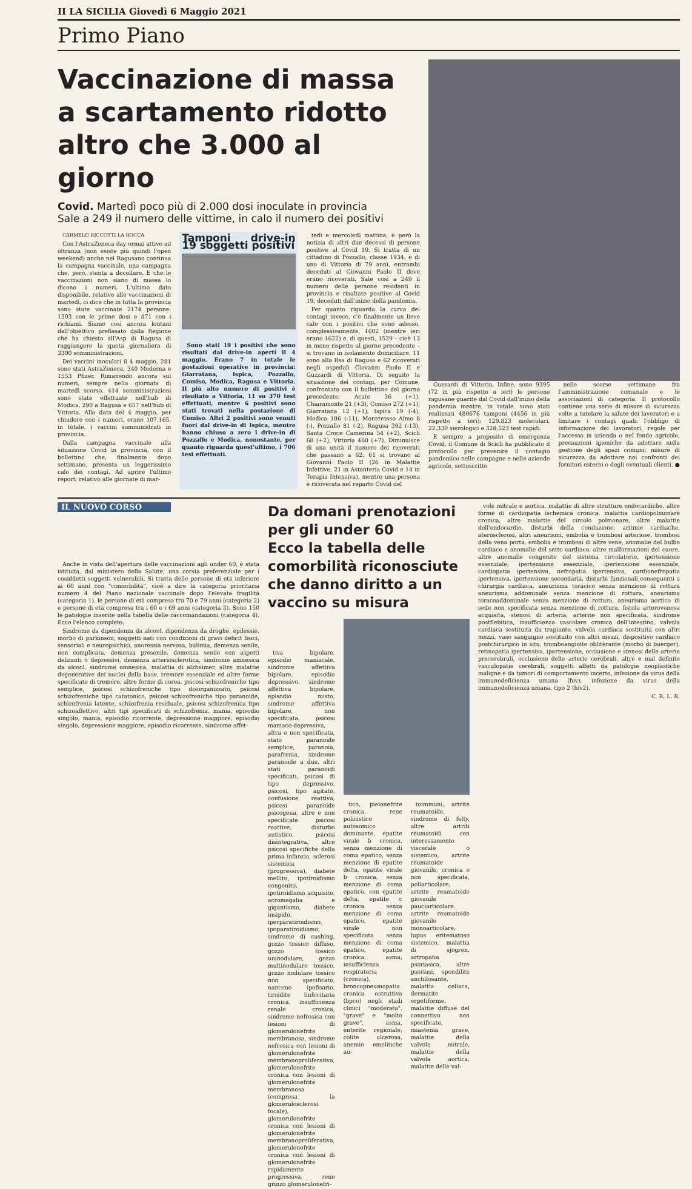II LA SICILIA Giovedì 6 Maggio 2021
Primo Piano
Vaccinazione di massa a scartamento ridotto altro che 3.000 al giorno
Covid. Martedì poco più di 2.000 dosi inoculate in provincia
Sale a 249 il numero delle vittime, in calo il numero dei positivi
CARMELO RICCOTTI LA ROCCA
Con l'AstraZeneca day ormai attivo ad oltranza (non esiste più quindi l'open weekend) anche nel Ragusano continua la campagna vaccinale, una campagna che, però, stenta a decollare. E che le vaccinazioni non siano di massa lo dicono i numeri. L'ultimo dato disponibile, relativo alle vaccinazioni di martedì, ci dice che in tutta la provincia sono state vaccinate 2174 persone: 1303 con le prime dosi e 871 con i richiami. Siamo così ancora lontani dall'obiettivo prefissato dalla Regione che ha chiesto all'Asp di Ragusa di raggiungere la quota giornaliera di 3300 somministrazioni.
Dei vaccini inoculati il 4 maggio, 281 sono stati AstraZeneca, 340 Moderna e 1553 Pfizer. Rimanendo ancora sui numeri, sempre nella giornata di martedì scorso, 414 somministrazioni sono state effettuate nell'hub di Modica, 290 a Ragusa e 657 nell'hub di Vittoria. Alla data del 4 maggio, per chiudere con i numeri, erano 107.165, in totale, i vaccini somministrati in provincia.
Dalla campagna vaccinale alla situazione Covid in provincia, con il bollettino che, finalmente dopo settimane, presenta un leggerissimo calo dei contagi. Ad aprire l'ultimo report, relativo alle giornate di mar-
Tamponi drive-in 19 soggetti positivi
Sono stati 19 i positivi che sono risultati dai drive-in aperti il 4 maggio. Erano 7 in totale le postazioni operative in provincia: Giarratana, Ispica, Pozzallo, Comiso, Modica, Ragusa e Vittoria. Il più alto numero di positivi è risultato a Vittoria, 11 su 370 test effettuati, mentre 6 positivi sono stati trovati nella postazione di Comiso. Altri 2 positivi sono venuti fuori dal drive-in di Ispica, mentre hanno chiuso a zero i drive-in di Pozzallo e Modica, nonostante, per quanto riguarda quest'ultimo, i 706 test effettuati.
tedì e mercoledì mattina, è però la notizia di altri due decessi di persone positive al Covid 19. Si tratta di un cittadino di Pozzallo, classe 1934, e di uno di Vittoria di 79 anni, entrambi deceduti al Giovanni Paolo II dove erano ricoverati. Sale così a 249 il numero delle persone residenti in provincia e risultate positive al Covid 19, deceduti dall'inizio della pandemia.
Per quanto riguarda la curva dei contagi invece, c'è finalmente un lieve calo con i positivi che sono adesso, complessivamente, 1602 (mentre ieri erano 1622) e, di questi, 1529 – cioè 13 in meno rispetto al giorno precedente – si trovano in isolamento domiciliare, 11 sono alla Rsa di Ragusa e 62 ricoverati negli ospedali Giovanni Paolo II e Guzzardi di Vittoria. Di seguito la situazione dei contagi, per Comune, confrontata con il bollettino del giorno precedente: Acate 36 (+1), Chiaramonte 21 (+3), Comiso 272 (+1), Giarratana 12 (+1), Ispica 19 (-4), Modica 106 (-11), Monterosso Almo 8 (-), Pozzallo 81 (-2), Ragusa 392 (-13), Santa Croce Camerina 54 (+2), Scicli 68 (+2), Vittoria 460 (+7). Diminuisce di una unità il numero dei ricoverati che passano a 62: 61 si trovano al Giovanni Paolo II (26 in Malattie Infettive, 21 in Astanteria Covid e 14 in Terapia Intensiva), mentre una persona è ricoverata nel reparto Covid del
Guzzardi di Vittoria. Infine, sono 9395 (72 in più rispetto a ieri) le persone ragusane guarite dal Covid dall'inizio della pandemia mentre, in totale, sono stati realizzati 480676 tamponi (4456 in più rispetto a ieri): 129.823 molecolari, 22.330 sierologici e 328.523 test rapidi.
E sempre a proposito di emergenza Covid, il Comune di Scicli ha pubblicato il protocollo per prevenire il contagio pandemico nelle campagne e nelle aziende agricole, sottoscritto
nelle scorse settimane fra l'amministrazione comunale e le associazioni di categoria. Il protocollo contiene una serie di misure di sicurezza volte a tutelare la salute dei lavoratori e a limitare i contagi quali: l'obbligo di informazione dei lavoratori, regole per l'accesso in azienda o nel fondo agricolo, precauzioni igieniche da adottare nella gestione degli spazi comuni; misure di sicurezza da adottare nei confronti dei fornitori esterni o degli eventuali clienti. ●
IL NUOVO CORSO
Anche in vista dell'apertura delle vaccinazioni agli under 60, è stata istituita, dal ministero della Salute, una corsia preferenziale per i cosiddetti soggetti vulnerabili. Si tratta delle persone di età inferiore ai 60 anni con "comorbilità", cioè a dire la categoria prioritaria numero 4 del Piano nazionale vaccinale dopo l'elevata fragilità (categoria 1), le persone di età compresa tra 70 e 79 anni (categoria 2) e persone di età compresa tra i 60 e i 69 anni (categoria 3). Sono 150 le patologie inserite nella tabella delle raccomandazioni (categoria 4). Ecco l'elenco completo:
Sindrome da dipendenza da alcool, dipendenza da droghe, epilessie, morbo di parkinson, soggetti nati con condizioni di gravi deficit fisici, sensoriali e neuropsichici, anoressia nervosa, bulimia, demenza senile, non complicata, demenza presenile, demenza senile con aspetti deliranti o depressivi, demenza arteriosclerotica, sindrome amnesica da alcool, sindrome amnesica, malattia di alzheimer, altre malattie degenerative dei nuclei della base, tremore essenziale ed altre forme specificate di tremore, altre forme di corea, psicosi schizofreniche tipo semplice, psicosi schizofreniche tipo disorganizzato, psicosi schizofreniche tipo catatonico, psicosi schizofreniche tipo paranoide, schizofrenia latente, schizofrenia residuale, psicosi schizofrenica tipo schizoaffettivo, altri tipi specificati di schizofrenia, mania, episodio singolo, mania, episodio ricorrente, depressione maggiore, episodio singolo, depressione maggiore, episodio ricorrente, sindrome affet-
Da domani prenotazioni per gli under 60
Ecco la tabella delle comorbilità riconosciute
che danno diritto a un vaccino su misura
tiva bipolare, episodio maniacale, sindrome affettiva bipolare, episodio depressivo, sindrome affettiva bipolare, episodio misto, sindrome affettiva bipolare, non specificata, psicosi maniaco-depressiva, altra e non specificata, stato paranoide semplice, paranoia, parafrenia, sindrome paranoide a due, altri stati paranoidi specificati, psicosi di tipo depressivo, psicosi, tipo agitato, confusione reattiva, psicosi paranoide psicogena, altre e non specificate psicosi reattive, disturbo autistico, psicosi disintegrativa, altre psicosi specifiche della prima infanzia, sclerosi sistemica (progressiva), diabete mellito, ipotiroidismo congenito, ipotiroidismo acquisito, acromegalia e gigantismo, diabete insipido, iperparatiroidismo, ipoparatiroidismo, sindrome di cushing, gozzo tossico diffuso, gozzo tossico uninodulare, gozzo multinodulare tossico, gozzo nodulare tossico non specificato, nanismo ipofisario, tiroidite linfocitaria cronica, insufficienza renale cronica, sindrome nefrosica con lesioni di glomerulonefrite membranosa, sindrome nefrosica con lesioni di glomerulonefrite membranoproliferativa, glomerulonefrite cronica con lesioni di glomerulonefrite membranosa (compresa la glomerulosclerosi focale), glomerulonefrite cronica con lesioni di glomerulonefrite membranoproliferativa, glomerulonefrite cronica con lesioni di glomerulonefrite rapidamente progressiva, rene grinzo glomerulonefri-
tico, pielonefrite cronica, rene policistico autosomico dominante, epatite virale b cronica, senza menzione di coma epatico, senza menzione di epatite delta, epatite virale b cronica, senza menzione di coma epatico, con epatite delta, epatite c cronica senza menzione di coma epatico, epatite virale non specificata senza menzione di coma epatico, epatite cronica, asma, insufficienza respiratoria (cronica), broncopneumopatia cronica ostruttiva (bpco) negli stadi clinici "moderata", "grave" e "molto grave", asma, enterite regionale, colite ulcerosa, anemie emolitiche au-
toimmuni, artrite reumatoide, sindrome di felty, altre artriti reumatoidi con interessamento viscerale o sistemico, artrite reumatoide giovanile, cronica o non specificata, poliarticolare, artrite reumatoide giovanile pauciarticolare, artrite reumatoide giovanile monoarticolare, lupus eritematoso sistemico, malattia di sjogren, artropatia psoriasica, altre psoriasi, spondilite anchilosante, malattia celiaca, dermatite erpetiforme, malattie diffuse del connettivo non specificate, miastenia grave, malattie della valvola mitrale, malattie della valvola aortica, malattie delle val-
vole mitrale e aortica, malattie di altre strutture endocardiche, altre forme di cardiopatia ischemica cronica, malattia cardiopolmonare cronica, altre malattie del circolo polmonare, altre malattie dell'endocardio, disturbi della conduzione, aritmie cardiache, aterosclerosi, altri aneurismi, embolia e trombosi arteriose, trombosi della vena porta, embolia e trombosi di altre vene, anomalie del bulbo cardiaco e anomalie del setto cardiaco, altre malformazioni del cuore, altre anomalie congenite del sistema circolatorio, ipertensione essenziale, ipertensione essenziale, ipertensione essenziale, cardiopatia ipertensiva, nefropatia ipertensiva, cardionefropatia ipertensiva, ipertensione secondaria, disturbi funzionali conseguenti a chirurgia cardiaca, aneurisma toracico senza menzione di rottura aneurisma addominale senza menzione di rottura, aneurisma toracoaddominale senza menzione di rottura, aneurisma aortico di sede non specificata senza menzione di rottura, fistola arterovenosa acquisita, stenosi di arteria, arterite non specificata, sindrome postflebitica, insufficienza vascolare cronica dell'intestino, valvola cardiaca sostituita da trapianto, valvola cardiaca sostituita con altri mezzi, vaso sanguigno sostituito con altri mezzi, dispositivo cardiaco postchirurgico in situ, tromboangioite obliterante (morbo di buerger), retinopatia ipertensiva, ipertensione, occlusione e stenosi delle arterie precerebrali, occlusione delle arterie cerebrali, altre e mal definite vasculopatie cerebrali, soggetti affetti da patologie neoplastiche maligne e da tumori di comportamento incerto, infezione da virus della immunodeficienza umana (hiv), infezione da virus della immunodeficienza umana, tipo 2 (hiv2).
C. R. L. R.